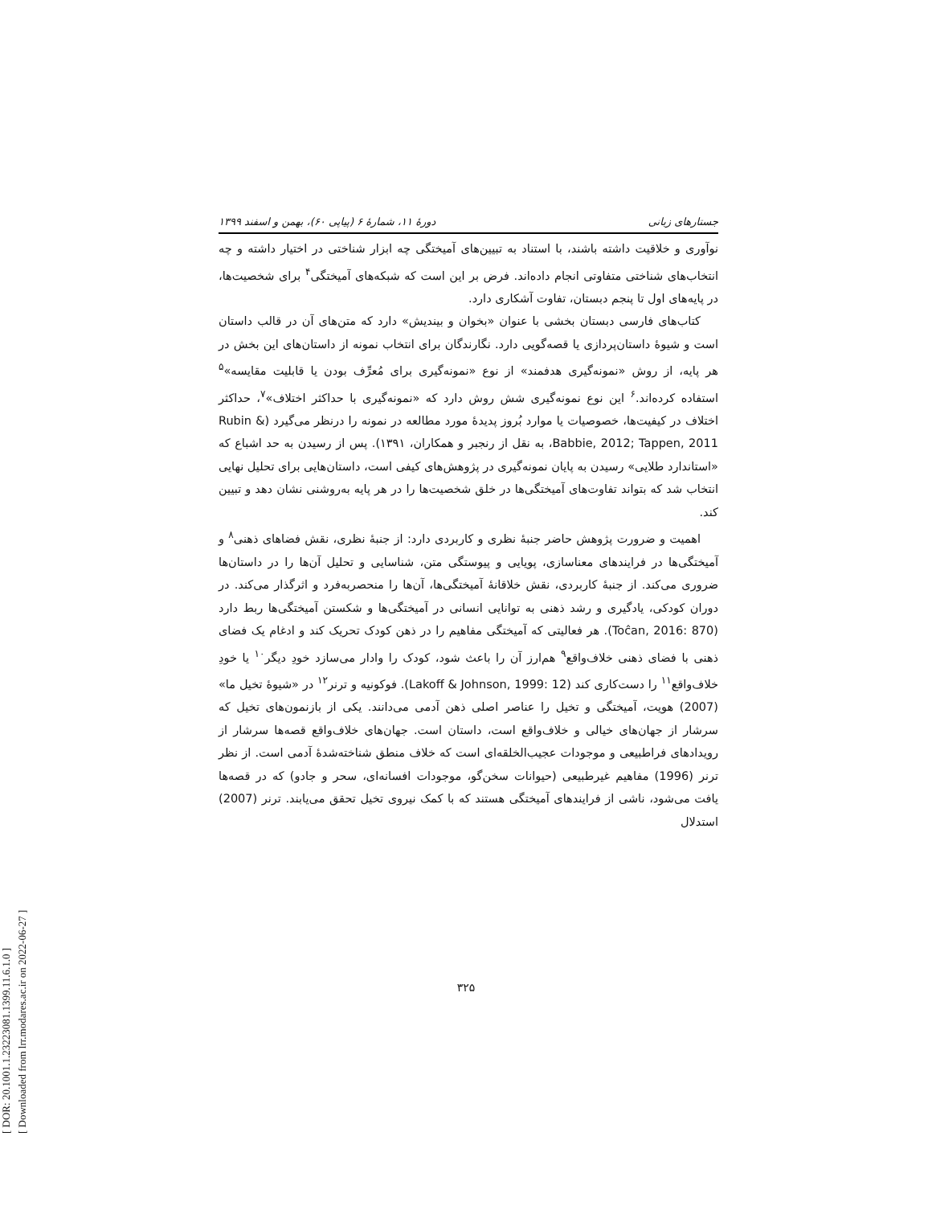[ DOR: 20.1001.1.23223081.1399.11.6.1.0 ]
[ Downloaded from lrr.modares.ac.ir on 2022-06-27 ]
جستارهای زبانی دورهٔ ۱۱، شمارهٔ ۶ (پیاپی ۶۰)، بهمن و اسفند ۱۳۹۹
نوآوری و خلاقیت داشته باشند، با استناد به تبیین‌های آمیختگی چه ابزار شناختی در اختیار داشته و چه انتخاب‌های شناختی متفاوتی انجام داده‌اند. فرض بر این است که شبکه‌های آمیختگی<sup>۴</sup> برای شخصیت‌ها، در پایه‌های اول تا پنجم دبستان، تفاوت آشکاری دارد.
کتاب‌های فارسی دبستان بخشی با عنوان «بخوان و بیندیش» دارد که متن‌های آن در قالب داستان است و شیوهٔ داستان‌پردازی یا قصه‌گویی دارد. نگارندگان برای انتخاب نمونه از داستان‌های این بخش در هر پایه، از روش «نمونه‌گیری هدفمند» از نوع «نمونه‌گیری برای مُعرِّف بودن یا قابلیت مقایسه»<sup>۵</sup> استفاده کرده‌اند.<sup>۶</sup> این نوع نمونه‌گیری شش روش دارد که «نمونه‌گیری با حداکثر اختلاف»<sup>۷</sup>، حداکثر اختلاف در کیفیت‌ها، خصوصیات یا موارد بُروز پدیدهٔ مورد مطالعه در نمونه را درنظر می‌گیرد (Rubin & Babbie, 2012; Tappen, 2011، به نقل از رنجبر و همکاران، ۱۳۹۱). پس از رسیدن به حد اشباع که «استاندارد طلایی» رسیدن به پایان نمونه‌گیری در پژوهش‌های کیفی است، داستان‌هایی برای تحلیل نهایی انتخاب شد که بتواند تفاوت‌های آمیختگی‌ها در خلق شخصیت‌ها را در هر پایه به‌روشنی نشان دهد و تبیین کند.
اهمیت و ضرورت پژوهش حاضر جنبهٔ نظری و کاربردی دارد: از جنبهٔ نظری، نقش فضاهای ذهنی<sup>۸</sup> و آمیختگی‌ها در فرایندهای معناسازی، پویایی و پیوستگی متن، شناسایی و تحلیل آن‌ها را در داستان‌ها ضروری می‌کند. از جنبهٔ کاربردی، نقش خلاقانهٔ آمیختگی‌ها، آن‌ها را منحصربه‌فرد و اثرگذار می‌کند. در دوران کودکی، یادگیری و رشد ذهنی به توانایی انسانی در آمیختگی‌ها و شکستن آمیختگی‌ها ربط دارد (Toĉan, 2016: 870). هر فعالیتی که آمیختگی مفاهیم را در ذهن کودک تحریک کند و ادغام یک فضای ذهنی با فضای ذهنی خلاف‌واقع<sup>۹</sup> هم‌ارز آن را باعث شود، کودک را وادار می‌سازد خودِ دیگر<sup>۱۰</sup> یا خودِ خلاف‌واقع<sup>۱۱</sup> را دست‌کاری کند (Lakoff & Johnson, 1999: 12). فوکونیه و ترنر<sup>۱۲</sup> در «شیوهٔ تخیل ما» (2007) هویت، آمیختگی و تخیل را عناصر اصلی ذهن آدمی می‌دانند. یکی از بازنمون‌های تخیل که سرشار از جهان‌های خیالی و خلاف‌واقع است، داستان است. جهان‌های خلاف‌واقع قصه‌ها سرشار از رویدادهای فراطبیعی و موجودات عجیب‌الخلقه‌ای است که خلاف منطق شناخته‌شدهٔ آدمی است. از نظر ترنر (1996) مفاهیم غیرطبیعی (حیوانات سخن‌گو، موجودات افسانه‌ای، سحر و جادو) که در قصه‌ها یافت می‌شود، ناشی از فرایندهای آمیختگی هستند که با کمک نیروی تخیل تحقق می‌یابند. ترنر (2007) استدلال
۳۲۵